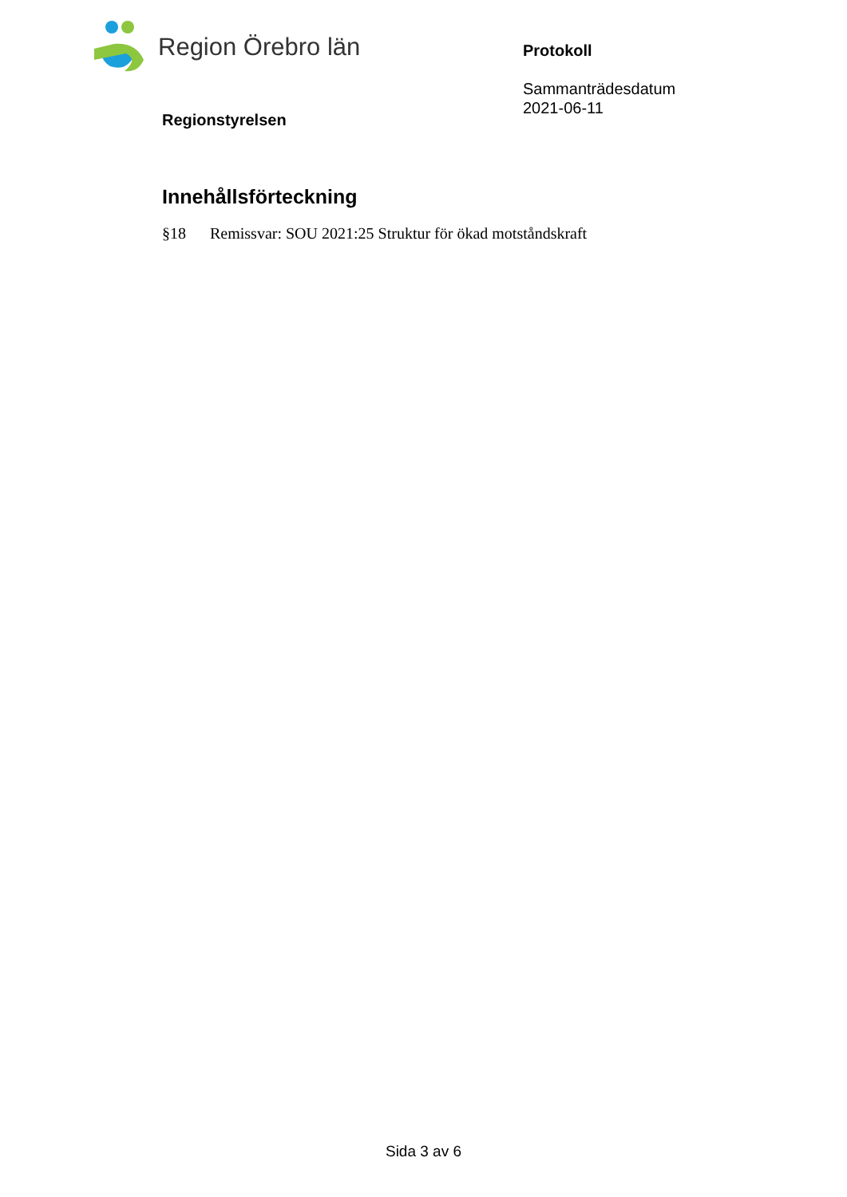Region Örebro län
Regionstyrelsen
Protokoll
Sammanträdesdatum
2021-06-11
Innehållsförteckning
§18 Remissvar: SOU 2021:25 Struktur för ökad motståndskraft
Sida 3 av 6